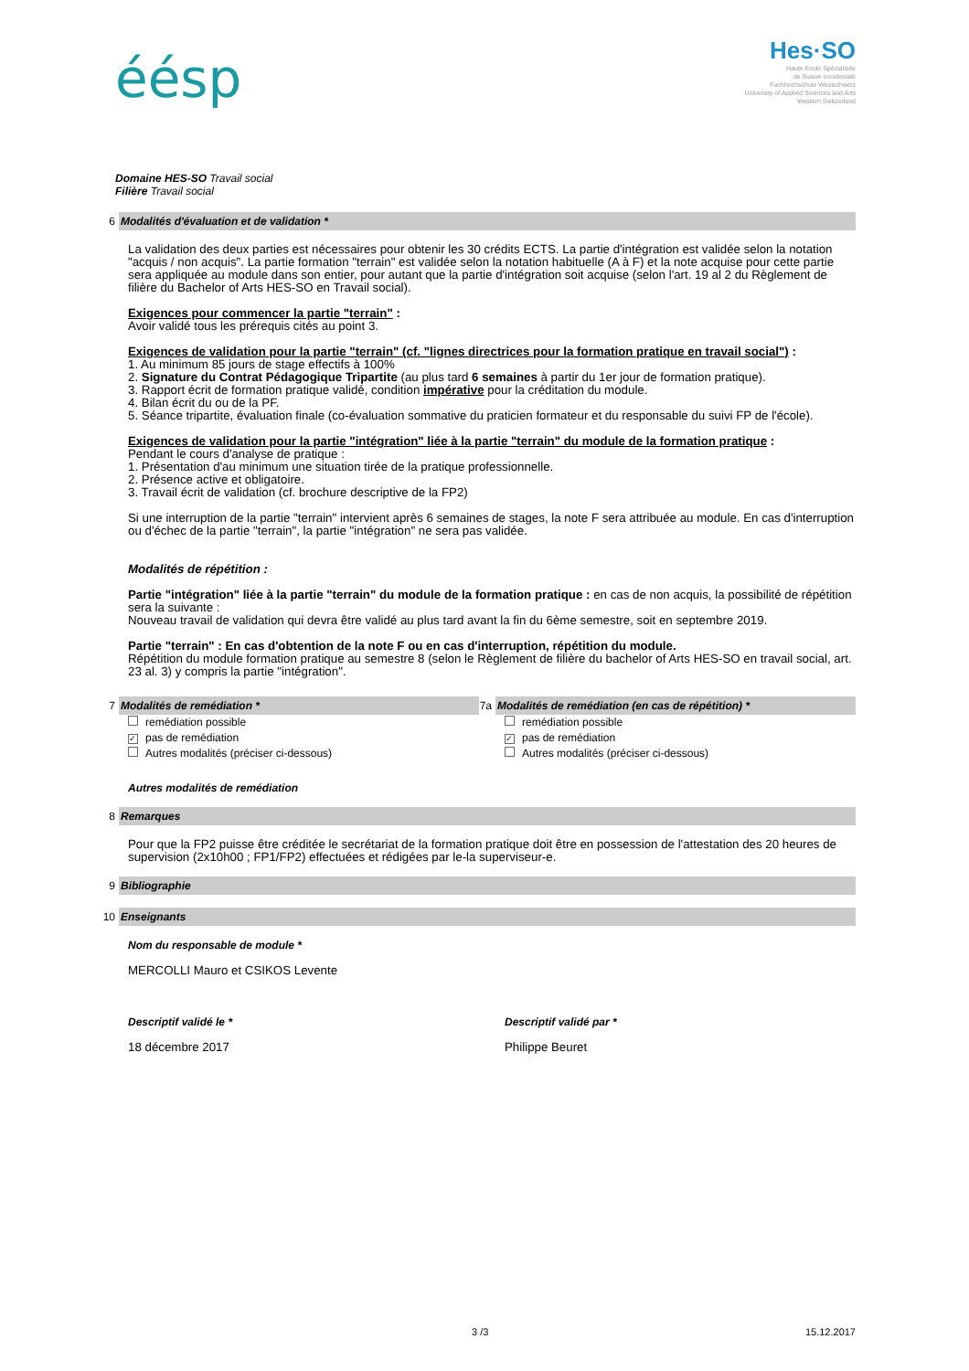éésp
Hes·SO
Haute Ecole Spécialisée
de Suisse occidentale
Fachhochschule Westschweiz
University of Applied Sciences and Arts
Western Switzerland
Domaine HES-SO Travail social
Filière Travail social
6 Modalités d'évaluation et de validation *
La validation des deux parties est nécessaires pour obtenir les 30 crédits ECTS. La partie d'intégration est validée selon la notation "acquis / non acquis". La partie formation "terrain" est validée selon la notation habituelle (A à F) et la note acquise pour cette partie sera appliquée au module dans son entier, pour autant que la partie d'intégration soit acquise (selon l'art. 19 al 2 du Règlement de filière du Bachelor of Arts HES-SO en Travail social).
Exigences pour commencer la partie "terrain" :
Avoir validé tous les prérequis cités au point 3.
Exigences de validation pour la partie "terrain" (cf. "lignes directrices pour la formation pratique en travail social") :
1. Au minimum 85 jours de stage effectifs à 100%
2. Signature du Contrat Pédagogique Tripartite (au plus tard 6 semaines à partir du 1er jour de formation pratique).
3. Rapport écrit de formation pratique validé, condition impérative pour la créditation du module.
4. Bilan écrit du ou de la PF.
5. Séance tripartite, évaluation finale (co-évaluation sommative du praticien formateur et du responsable du suivi FP de l'école).
Exigences de validation pour la partie "intégration" liée à la partie "terrain" du module de la formation pratique :
Pendant le cours d'analyse de pratique :
1. Présentation d'au minimum une situation tirée de la pratique professionnelle.
2. Présence active et obligatoire.
3. Travail écrit de validation (cf. brochure descriptive de la FP2)
Si une interruption de la partie "terrain" intervient après 6 semaines de stages, la note F sera attribuée au module. En cas d'interruption ou d'échec de la partie "terrain", la partie "intégration" ne sera pas validée.
Modalités de répétition :
Partie "intégration" liée à la partie "terrain" du module de la formation pratique : en cas de non acquis, la possibilité de répétition sera la suivante :
Nouveau travail de validation qui devra être validé au plus tard avant la fin du 6ème semestre, soit en septembre 2019.
Partie "terrain" : En cas d'obtention de la note F ou en cas d'interruption, répétition du module.
Répétition du module formation pratique au semestre 8 (selon le Règlement de filière du bachelor of Arts HES-SO en travail social, art. 23 al. 3) y compris la partie "intégration".
7 Modalités de remédiation *
remédiation possible
✓ pas de remédiation
Autres modalités (préciser ci-dessous)
7a Modalités de remédiation (en cas de répétition) *
remédiation possible
✓ pas de remédiation
Autres modalités (préciser ci-dessous)
Autres modalités de remédiation
8 Remarques
Pour que la FP2 puisse être créditée le secrétariat de la formation pratique doit être en possession de l'attestation des 20 heures de supervision (2x10h00 ; FP1/FP2) effectuées et rédigées par le-la superviseur-e.
9 Bibliographie
10 Enseignants
Nom du responsable de module *
MERCOLLI Mauro et CSIKOS Levente
Descriptif validé le *
18 décembre 2017
Descriptif validé par *
Philippe Beuret
3 /3 15.12.2017